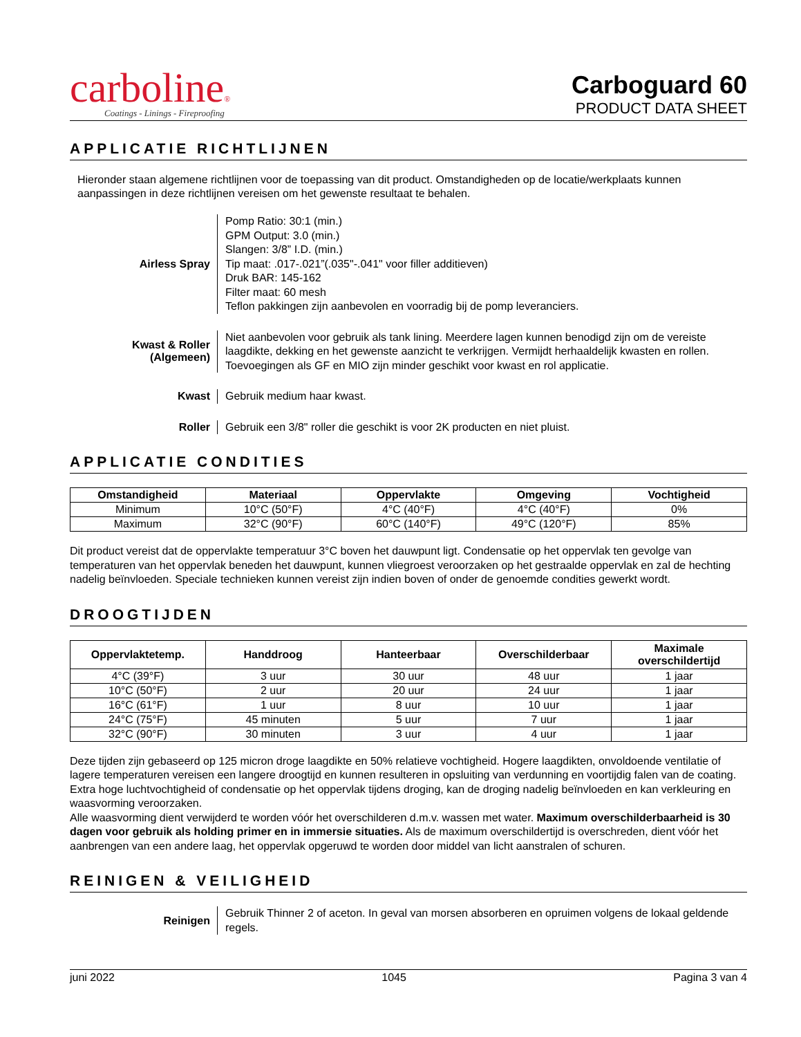carboline®
Coatings - Linings - Fireproofing
Carboguard 60
PRODUCT DATA SHEET
APPLICATIE RICHTLIJNEN
Hieronder staan algemene richtlijnen voor de toepassing van dit product. Omstandigheden op de locatie/werkplaats kunnen aanpassingen in deze richtlijnen vereisen om het gewenste resultaat te behalen.
Airless Spray
Pomp Ratio: 30:1 (min.)
GPM Output: 3.0 (min.)
Slangen: 3/8” I.D. (min.)
Tip maat: .017-.021”(.035"-.041" voor filler additieven)
Druk BAR: 145-162
Filter maat: 60 mesh
Teflon pakkingen zijn aanbevolen en voorradig bij de pomp leveranciers.
Kwast & Roller
(Algemeen)
Niet aanbevolen voor gebruik als tank lining. Meerdere lagen kunnen benodigd zijn om de vereiste laagdikte, dekking en het gewenste aanzicht te verkrijgen. Vermijdt herhaaldelijk kwasten en rollen. Toevoegingen als GF en MIO zijn minder geschikt voor kwast en rol applicatie.
Kwast
Gebruik medium haar kwast.
Roller
Gebruik een 3/8" roller die geschikt is voor 2K producten en niet pluist.
APPLICATIE CONDITIES
| Omstandigheid | Materiaal | Oppervlakte | Omgeving | Vochtigheid |
| --- | --- | --- | --- | --- |
| Minimum | 10°C (50°F) | 4°C (40°F) | 4°C (40°F) | 0% |
| Maximum | 32°C (90°F) | 60°C (140°F) | 49°C (120°F) | 85% |
Dit product vereist dat de oppervlakte temperatuur 3°C boven het dauwpunt ligt. Condensatie op het oppervlak ten gevolge van temperaturen van het oppervlak beneden het dauwpunt, kunnen vliegroest veroorzaken op het gestraalde oppervlak en zal de hechting nadelig beïnvloeden. Speciale technieken kunnen vereist zijn indien boven of onder de genoemde condities gewerkt wordt.
DROOGTIJDEN
| Oppervlaktetemp. | Handdroog | Hanteerbaar | Overschilderbaar | Maximale overschildertijd |
| --- | --- | --- | --- | --- |
| 4°C (39°F) | 3 uur | 30 uur | 48 uur | 1 jaar |
| 10°C (50°F) | 2 uur | 20 uur | 24 uur | 1 jaar |
| 16°C (61°F) | 1 uur | 8 uur | 10 uur | 1 jaar |
| 24°C (75°F) | 45 minuten | 5 uur | 7 uur | 1 jaar |
| 32°C (90°F) | 30 minuten | 3 uur | 4 uur | 1 jaar |
Deze tijden zijn gebaseerd op 125 micron droge laagdikte en 50% relatieve vochtigheid. Hogere laagdikten, onvoldoende ventilatie of lagere temperaturen vereisen een langere droogtijd en kunnen resulteren in opsluiting van verdunning en voortijdig falen van de coating. Extra hoge luchtvochtigheid of condensatie op het oppervlak tijdens droging, kan de droging nadelig beïnvloeden en kan verkleuring en waasvorming veroorzaken.
Alle waasvorming dient verwijderd te worden vóór het overschilderen d.m.v. wassen met water. Maximum overschilderbaarheid is 30 dagen voor gebruik als holding primer en in immersie situaties. Als de maximum overschildertijd is overschreden, dient vóór het aanbrengen van een andere laag, het oppervlak opgeruwd te worden door middel van licht aanstralen of schuren.
REINIGEN & VEILIGHEID
Reinigen
Gebruik Thinner 2 of aceton. In geval van morsen absorberen en opruimen volgens de lokaal geldende regels.
juni 2022 1045 Pagina 3 van 4